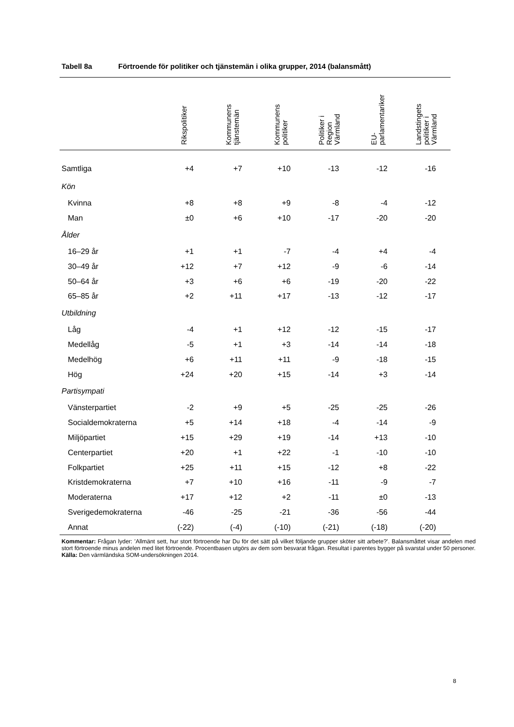Tabell 8a Förtroende för politiker och tjänstemän i olika grupper, 2014 (balansmått)
| | Rikspolitiker | Kommunens tjänstemän | Kommunens politiker | Politiker i Region Värmland | EU- parlamentariker | Landstingets politiker i Värmland |
| --- | --- | --- | --- | --- | --- | --- |
| Samtliga | +4 | +7 | +10 | -13 | -12 | -16 |
| Kön | | | | | | |
| Kvinna | +8 | +8 | +9 | -8 | -4 | -12 |
| Man | ±0 | +6 | +10 | -17 | -20 | -20 |
| Ålder | | | | | | |
| 16–29 år | +1 | +1 | -7 | -4 | +4 | -4 |
| 30–49 år | +12 | +7 | +12 | -9 | -6 | -14 |
| 50–64 år | +3 | +6 | +6 | -19 | -20 | -22 |
| 65–85 år | +2 | +11 | +17 | -13 | -12 | -17 |
| Utbildning | | | | | | |
| Låg | -4 | +1 | +12 | -12 | -15 | -17 |
| Medellåg | -5 | +1 | +3 | -14 | -14 | -18 |
| Medelhög | +6 | +11 | +11 | -9 | -18 | -15 |
| Hög | +24 | +20 | +15 | -14 | +3 | -14 |
| Partisympati | | | | | | |
| Vänsterpartiet | -2 | +9 | +5 | -25 | -25 | -26 |
| Socialdemokraterna | +5 | +14 | +18 | -4 | -14 | -9 |
| Miljöpartiet | +15 | +29 | +19 | -14 | +13 | -10 |
| Centerpartiet | +20 | +1 | +22 | -1 | -10 | -10 |
| Folkpartiet | +25 | +11 | +15 | -12 | +8 | -22 |
| Kristdemokraterna | +7 | +10 | +16 | -11 | -9 | -7 |
| Moderaterna | +17 | +12 | +2 | -11 | ±0 | -13 |
| Sverigedemokraterna | -46 | -25 | -21 | -36 | -56 | -44 |
| Annat | (-22) | (-4) | (-10) | (-21) | (-18) | (-20) |
Kommentar: Frågan lyder: ’Allmänt sett, hur stort förtroende har Du för det sätt på vilket följande grupper sköter sitt arbete?’. Balansmåttet visar andelen med stort förtroende minus andelen med litet förtroende. Procentbasen utgörs av dem som besvarat frågan. Resultat i parentes bygger på svarstal under 50 personer.
Källa: Den värmländska SOM-undersökningen 2014.
8